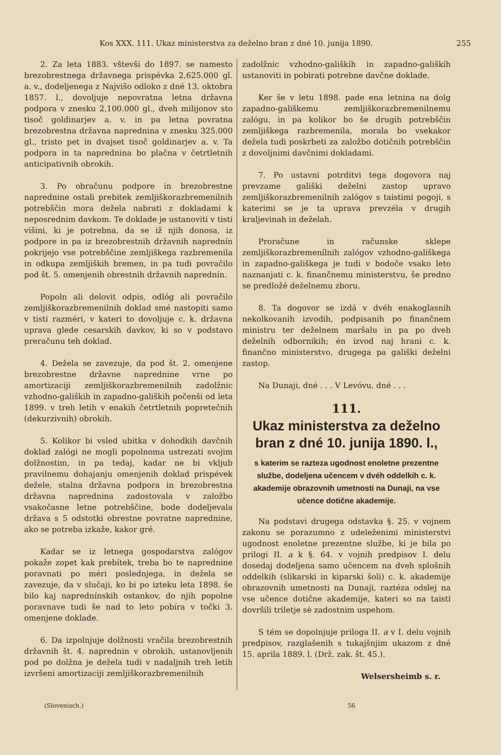Kos XXX. 111. Ukaz ministerstva za deželno bran z dné 10. junija 1890. 255
2. Za leta 1883. vštevši do 1897. se namesto brezobrestnega državnega prispévka 2,625.000 gl. a. v., dodeljenega z Najvišo odloko z dné 13. oktobra 1857. l., dovoljuje nepovratna letna državna podpora v znesku 2,100.000 gl., dveh milijonov sto tisoč goldinarjev a. v. in pa letna povratna brezobrestna državna naprednina v znesku 325.000 gl., tristo pet in dvajset tisoč goldinarjev a. v. Ta podpora in ta naprednina bo plačna v četrtletnih anticipativnih obrokih.
3. Po obračunu podpore in brezobrestne naprednine ostali prebitek zemljiškorazbremenilnih potrebščin mora dežela nabrati z dokladami k neposrednim davkom. Te doklade je ustanoviti v tisti višini, ki je potrebna, da se iž njih donosa, iz podpore in pa iz brezobrestnih državnih naprednín pokrijejo vse potrebščine zemljiškega razbremenila in odkupa zemljiških bremen, in pa tudi povračilo pod št. 5. omenjenih obrestnih državnih naprednín.
Popoln ali delovit odpis, odlóg ali povračilo zemljiškorazbremenilnih doklad smé nastopiti samo v tisti razméri, v kateri to dovoljuje c. k. državna uprava glede cesarskih davkov, ki so v podstavo preračunu teh doklad.
4. Dežela se zavezuje, da pod št. 2. omenjene brezobrestne državne naprednine vrne po amortizaciji zemljiškorazbremenilnih zadolžnic vzhodno-galiških in zapadno-galiških počenši od leta 1899. v treh letih v enakih četrtletnih popretečnih (dekurzivnih) obrokih.
5. Kolikor bi vsled ubitka v dohodkih davčnih doklad zalógi ne mogli popolnoma ustrezati svojim dolžnostim, in pa tedaj, kadar ne bi vkljub pravilnemu dohajanju omenjenih doklad prispévek dežele, stalna državna podpora in brezobrestna državna naprednina zadostovala v založbo vsakočasne letne potrebščine, bode dodeljevala država s 5 odstotki obrestne povratne naprednine, ako se potreba izkaže, kakor gré.
Kadar se iz letnega gospodarstva zalógov pokaže zopet kak prebítek, treba bo te naprednine poravnati po méri poslednjega, in dežela se zavezuje, da v slučaji, ko bi po izteku leta 1898. še bilo kaj naprednínskih ostankov, do njih popolne poravnave tudi še nad to leto pobíra v točki 3. omenjene doklade.
6. Da izpolnjuje dolžnosti vračila brezobrestnih državnih št. 4. naprednin v obrokih, ustanovljenih pod po dolžna je dežela tudi v nadaljnih treh letih izvršeni amortizaciji zemljiškorazbremenilnih
zadolžnic vzhodno-gališkíh in zapadno-gališkíh ustanoviti in pobirati potrebne davčne doklade.
Ker še v letu 1898. pade ena letnina na dolg zapadno-gališkemu zemljiškorazbremenilnemu zalógu, in pa kolikor bo še drugih potrebščin zemljiškega razbremenila, morala bo vsekakor dežela tudi poskrbeti za založbo dotičnih potrebščin z dovoljnimi davčnimi dokladami.
7. Po ustavni potrditvi tega dogovora naj prevzame gališki deželni zastop upravo zemljiškorazbremenilnih zalógov s taistimi pogoji, s katerimi se je ta uprava prevzéla v drugih kraljevinah in deželah.
Proračune in računske sklepe zemljiškorazbremenílnih zalógov vzhodno-gališkega in zapadno-gališkega je tudi v bodoče vsako leto naznanjati c. k. finančnemu ministerstvu, še predno se predložé deželnemu zboru.
8. Ta dogovor se izdá v dvéh enakoglasnih nekolkovanih izvodih, podpisanih po finančnem ministru ter deželnem maršalu in pa po dveh deželnih odbornikih; én izvod naj hrani c. k. finančno ministerstvo, drugega pa gališki deželni zastop.
Na Dunaji, dné . . . V Levóvu, dné . . .
111.
Ukaz ministerstva za deželno bran z dné 10. junija 1890. l.,
s katerim se razteza ugodnost enoletne prezentne službe, dodeljena učencem v dvéh oddelkih c. k. akademije obrazovnih umetnosti na Dunaji, na vse učence dotične akademije.
Na podstavi drugega odstavka §. 25. v vojnem zakonu se porazumno z udeleženimi ministerstvi ugodnost enoletne prezentne službe, ki je bila po prilogi II. a k §. 64. v vojnih predpisov I. delu dosedaj dodeljena samo učencem na dveh splošnih oddelkih (slikarski in kiparski šoli) c. k. akademije obrazovnih umetnosti na Dunaji, raztéza odslej na vse učence dotične akademije, kateri so na taisti dovršili triletje sè zadostnim uspehom.
S tém se dopolnjuje priloga II. a v I. delu vojnih predpisov, razglašenih s tukajšnjim ukazom z dné 15. aprila 1889. l. (Drž. zak. št. 45.).
Welsersheimb s. r.
(Slovenisch.) 56